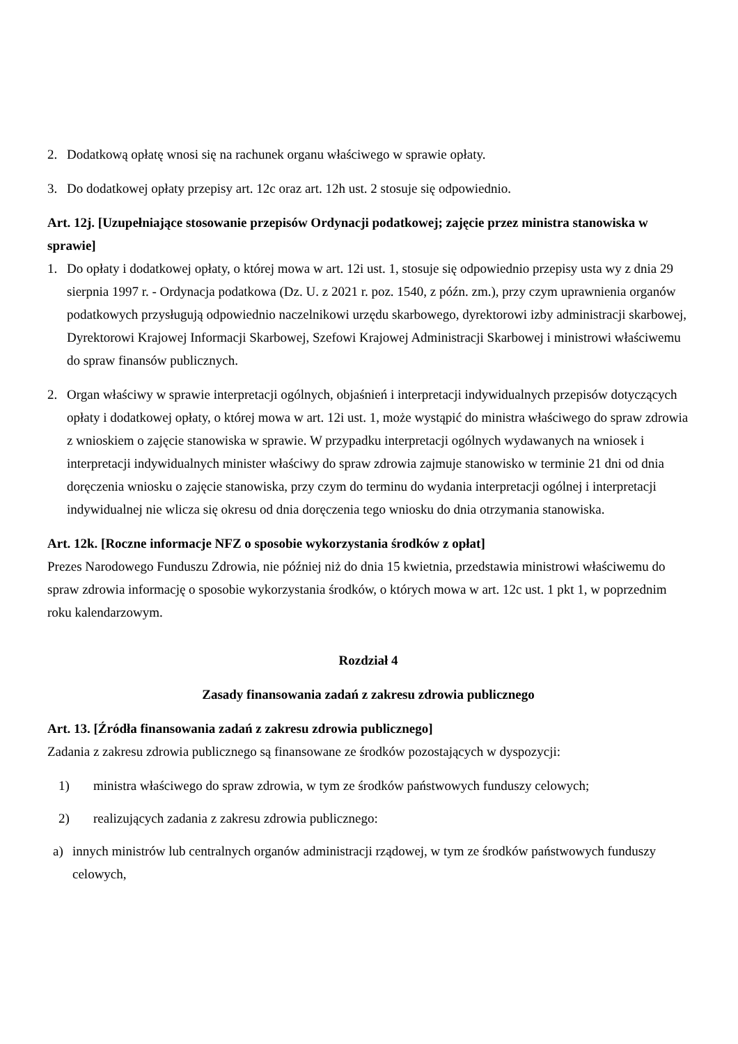2. Dodatkową opłatę wnosi się na rachunek organu właściwego w sprawie opłaty.
3. Do dodatkowej opłaty przepisy art. 12c oraz art. 12h ust. 2 stosuje się odpowiednio.
Art. 12j. [Uzupełniające stosowanie przepisów Ordynacji podatkowej; zajęcie przez ministra stanowiska w sprawie]
1. Do opłaty i dodatkowej opłaty, o której mowa w art. 12i ust. 1, stosuje się odpowiednio przepisy usta wy z dnia 29 sierpnia 1997 r. - Ordynacja podatkowa (Dz. U. z 2021 r. poz. 1540, z późn. zm.), przy czym uprawnienia organów podatkowych przysługują odpowiednio naczelnikowi urzędu skarbowego, dyrektorowi izby administracji skarbowej, Dyrektorowi Krajowej Informacji Skarbowej, Szefowi Krajowej Administracji Skarbowej i ministrowi właściwemu do spraw finansów publicznych.
2. Organ właściwy w sprawie interpretacji ogólnych, objaśnień i interpretacji indywidualnych przepisów dotyczących opłaty i dodatkowej opłaty, o której mowa w art. 12i ust. 1, może wystąpić do ministra właściwego do spraw zdrowia z wnioskiem o zajęcie stanowiska w sprawie. W przypadku interpretacji ogólnych wydawanych na wniosek i interpretacji indywidualnych minister właściwy do spraw zdrowia zajmuje stanowisko w terminie 21 dni od dnia doręczenia wniosku o zajęcie stanowiska, przy czym do terminu do wydania interpretacji ogólnej i interpretacji indywidualnej nie wlicza się okresu od dnia doręczenia tego wniosku do dnia otrzymania stanowiska.
Art. 12k. [Roczne informacje NFZ o sposobie wykorzystania środków z opłat]
Prezes Narodowego Funduszu Zdrowia, nie później niż do dnia 15 kwietnia, przedstawia ministrowi właściwemu do spraw zdrowia informację o sposobie wykorzystania środków, o których mowa w art. 12c ust. 1 pkt 1, w poprzednim roku kalendarzowym.
Rozdział 4
Zasady finansowania zadań z zakresu zdrowia publicznego
Art. 13. [Źródła finansowania zadań z zakresu zdrowia publicznego]
Zadania z zakresu zdrowia publicznego są finansowane ze środków pozostających w dyspozycji:
1) ministra właściwego do spraw zdrowia, w tym ze środków państwowych funduszy celowych;
2) realizujących zadania z zakresu zdrowia publicznego:
a) innych ministrów lub centralnych organów administracji rządowej, w tym ze środków państwowych funduszy celowych,